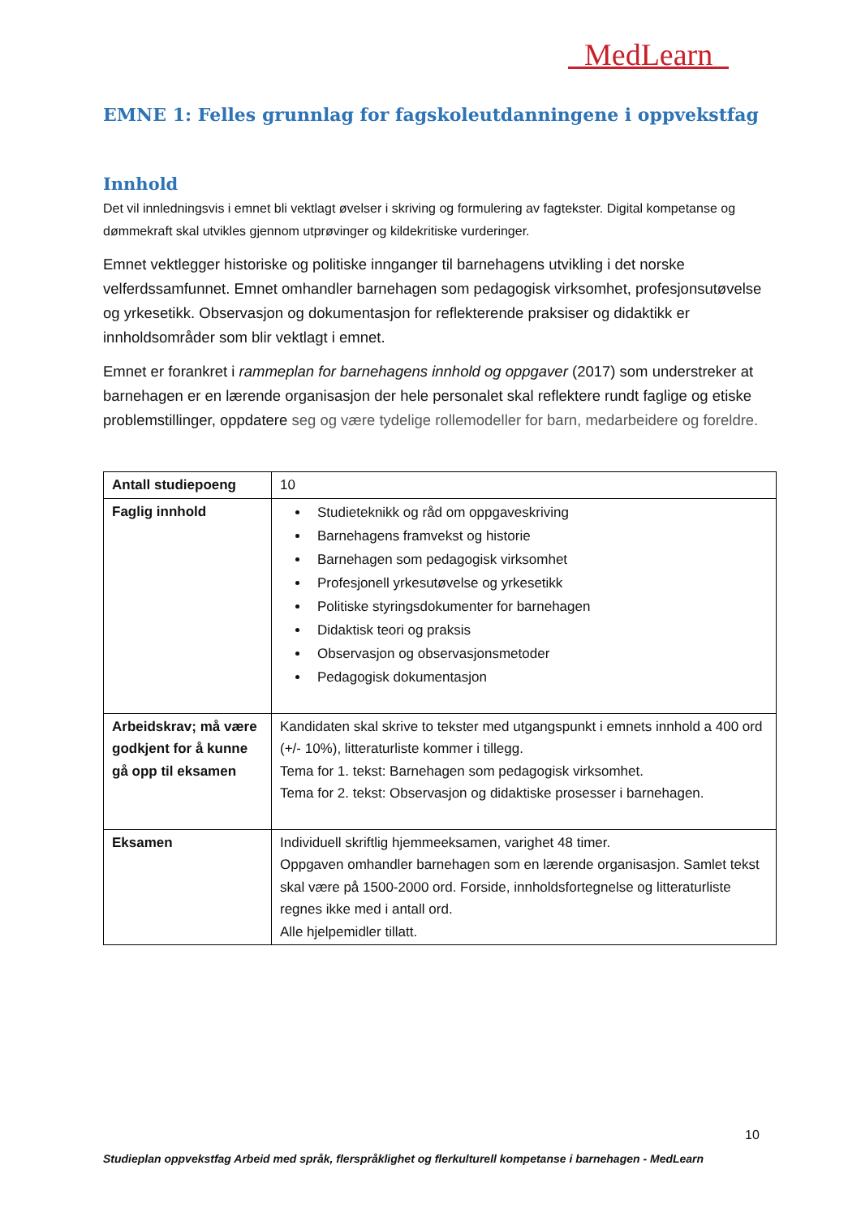MedLearn
EMNE 1: Felles grunnlag for fagskoleutdanningene i oppvekstfag
Innhold
Det vil innledningsvis i emnet bli vektlagt øvelser i skriving og formulering av fagtekster. Digital kompetanse og dømmekraft skal utvikles gjennom utprøvinger og kildekritiske vurderinger.
Emnet vektlegger historiske og politiske innganger til barnehagens utvikling i det norske velferdssamfunnet. Emnet omhandler barnehagen som pedagogisk virksomhet, profesjonsutøvelse og yrkesetikk. Observasjon og dokumentasjon for reflekterende praksiser og didaktikk er innholdsområder som blir vektlagt i emnet.
Emnet er forankret i rammeplan for barnehagens innhold og oppgaver (2017) som understreker at barnehagen er en lærende organisasjon der hele personalet skal reflektere rundt faglige og etiske problemstillinger, oppdatere seg og være tydelige rollemodeller for barn, medarbeidere og foreldre.
| Antall studiepoeng | 10 |
| Faglig innhold | Studieteknikk og råd om oppgaveskriving Barnehagens framvekst og historie Barnehagen som pedagogisk virksomhet Profesjonell yrkesutøvelse og yrkesetikk Politiske styringsdokumenter for barnehagen Didaktisk teori og praksis Observasjon og observasjonsmetoder Pedagogisk dokumentasjon |
| Arbeidskrav; må være godkjent for å kunne gå opp til eksamen | Kandidaten skal skrive to tekster med utgangspunkt i emnets innhold a 400 ord (+/- 10%), litteraturliste kommer i tillegg. Tema for 1. tekst: Barnehagen som pedagogisk virksomhet. Tema for 2. tekst: Observasjon og didaktiske prosesser i barnehagen. |
| Eksamen | Individuell skriftlig hjemmeeksamen, varighet 48 timer. Oppgaven omhandler barnehagen som en lærende organisasjon. Samlet tekst skal være på 1500-2000 ord. Forside, innholdsfortegnelse og litteraturliste regnes ikke med i antall ord. Alle hjelpemidler tillatt. |
10
Studieplan oppvekstfag Arbeid med språk, flerspråklighet og flerkulturell kompetanse i barnehagen - MedLearn